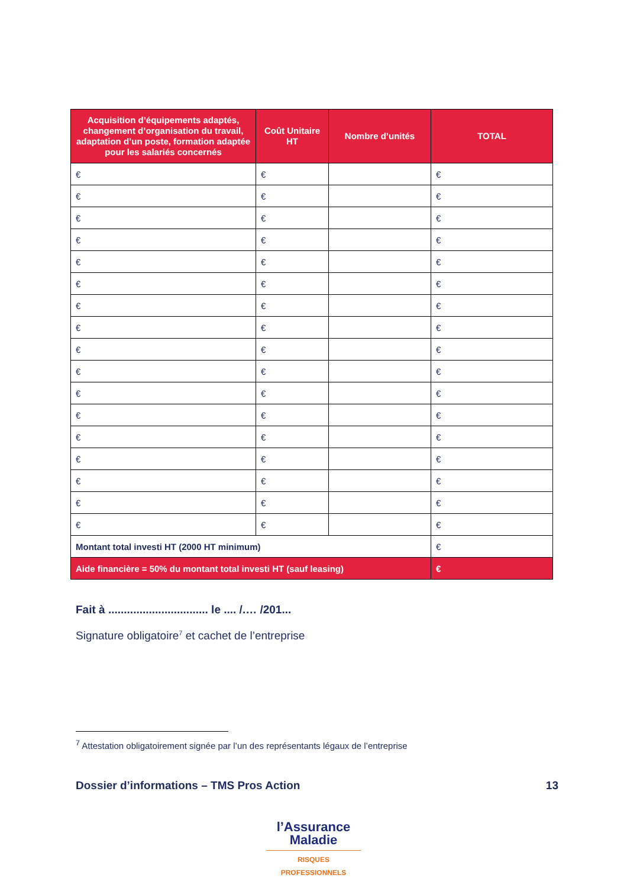| Acquisition d’équipements adaptés, changement d’organisation du travail, adaptation d’un poste, formation adaptée pour les salariés concernés | Coût Unitaire HT | Nombre d’unités | TOTAL |
| --- | --- | --- | --- |
| € | € | | € |
| € | € | | € |
| € | € | | € |
| € | € | | € |
| € | € | | € |
| € | € | | € |
| € | € | | € |
| € | € | | € |
| € | € | | € |
| € | € | | € |
| € | € | | € |
| € | € | | € |
| € | € | | € |
| € | € | | € |
| € | € | | € |
| € | € | | € |
| € | € | | € |
| Montant total investi HT (2000 HT minimum) | | | € |
| Aide financière = 50% du montant total investi HT (sauf leasing) | | | € |
Fait à ................................ le .... /.… /201...
Signature obligatoire<sup>7</sup> et cachet de l’entreprise
<sup>7</sup> Attestation obligatoirement signée par l’un des représentants légaux de l’entreprise
Dossier d’informations – TMS Pros Action 13
l’Assurance
Maladie
RISQUES PROFESSIONNELS